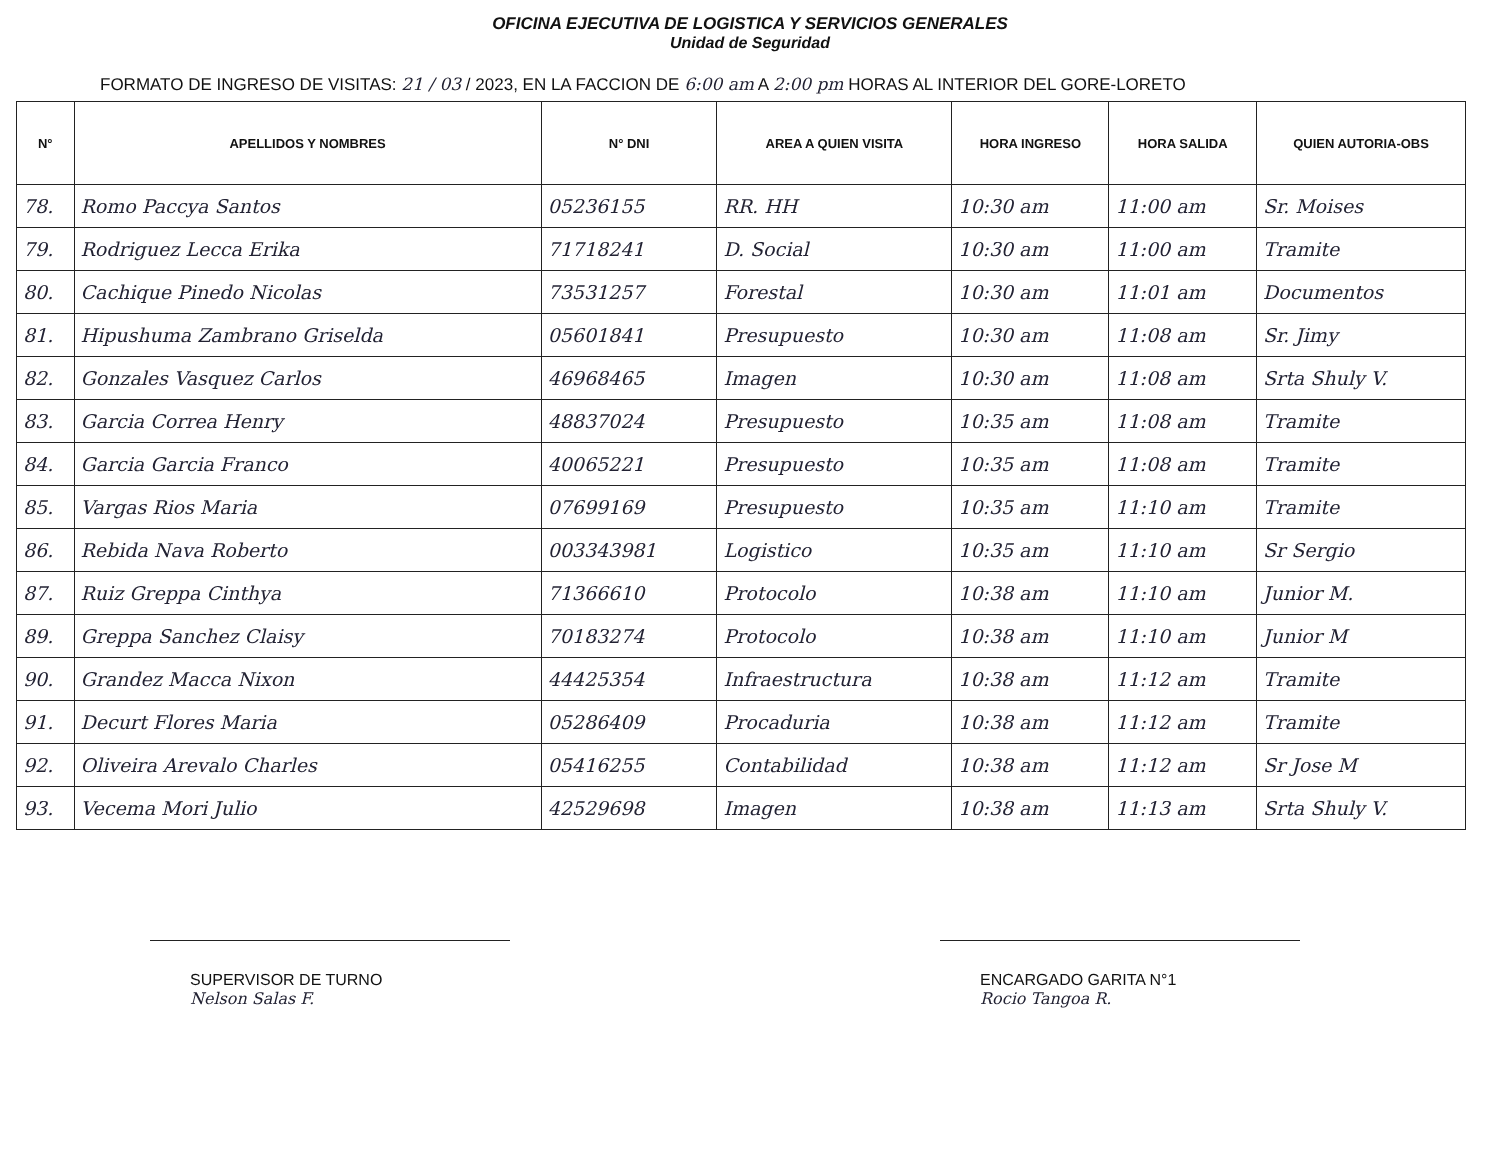OFICINA EJECUTIVA DE LOGISTICA Y SERVICIOS GENERALES
Unidad de Seguridad
FORMATO DE INGRESO DE VISITAS: 21 / 03 / 2023, EN LA FACCION DE 6:00 am A 2:00 pm HORAS AL INTERIOR DEL GORE-LORETO
| N° | APELLIDOS Y NOMBRES | N° DNI | AREA A QUIEN VISITA | HORA INGRESO | HORA SALIDA | QUIEN AUTORIA-OBS |
| --- | --- | --- | --- | --- | --- | --- |
| 78. | Romo Paccya Santos | 05236155 | RR. HH | 10:30 am | 11:00 am | Sr. Moises |
| 79. | Rodriguez Lecca Erika | 71718241 | D. Social | 10:30 am | 11:00 am | Tramite |
| 80. | Cachique Pinedo Nicolas | 73531257 | Forestal | 10:30 am | 11:01 am | Documentos |
| 81. | Hipushuma Zambrano Griselda | 05601841 | Presupuesto | 10:30 am | 11:08 am | Sr. Jimy |
| 82. | Gonzales Vasquez Carlos | 46968465 | Imagen | 10:30 am | 11:08 am | Srta Shuly V. |
| 83. | Garcia Correa Henry | 48837024 | Presupuesto | 10:35 am | 11:08 am | Tramite |
| 84. | Garcia Garcia Franco | 40065221 | Presupuesto | 10:35 am | 11:08 am | Tramite |
| 85. | Vargas Rios Maria | 07699169 | Presupuesto | 10:35 am | 11:10 am | Tramite |
| 86. | Rebida Nava Roberto | 003343981 | Logistico | 10:35 am | 11:10 am | Sr Sergio |
| 87. | Ruiz Greppa Cinthya | 71366610 | Protocolo | 10:38 am | 11:10 am | Junior M. |
| 89. | Greppa Sanchez Claisy | 70183274 | Protocolo | 10:38 am | 11:10 am | Junior M |
| 90. | Grandez Macca Nixon | 44425354 | Infraestructura | 10:38 am | 11:12 am | Tramite |
| 91. | Decurt Flores Maria | 05286409 | Procaduria | 10:38 am | 11:12 am | Tramite |
| 92. | Oliveira Arevalo Charles | 05416255 | Contabilidad | 10:38 am | 11:12 am | Sr Jose M |
| 93. | Vecema Mori Julio | 42529698 | Imagen | 10:38 am | 11:13 am | Srta Shuly V. |
SUPERVISOR DE TURNO
Nelson Salas F.
ENCARGADO GARITA N°1
Rocio Tangoa R.